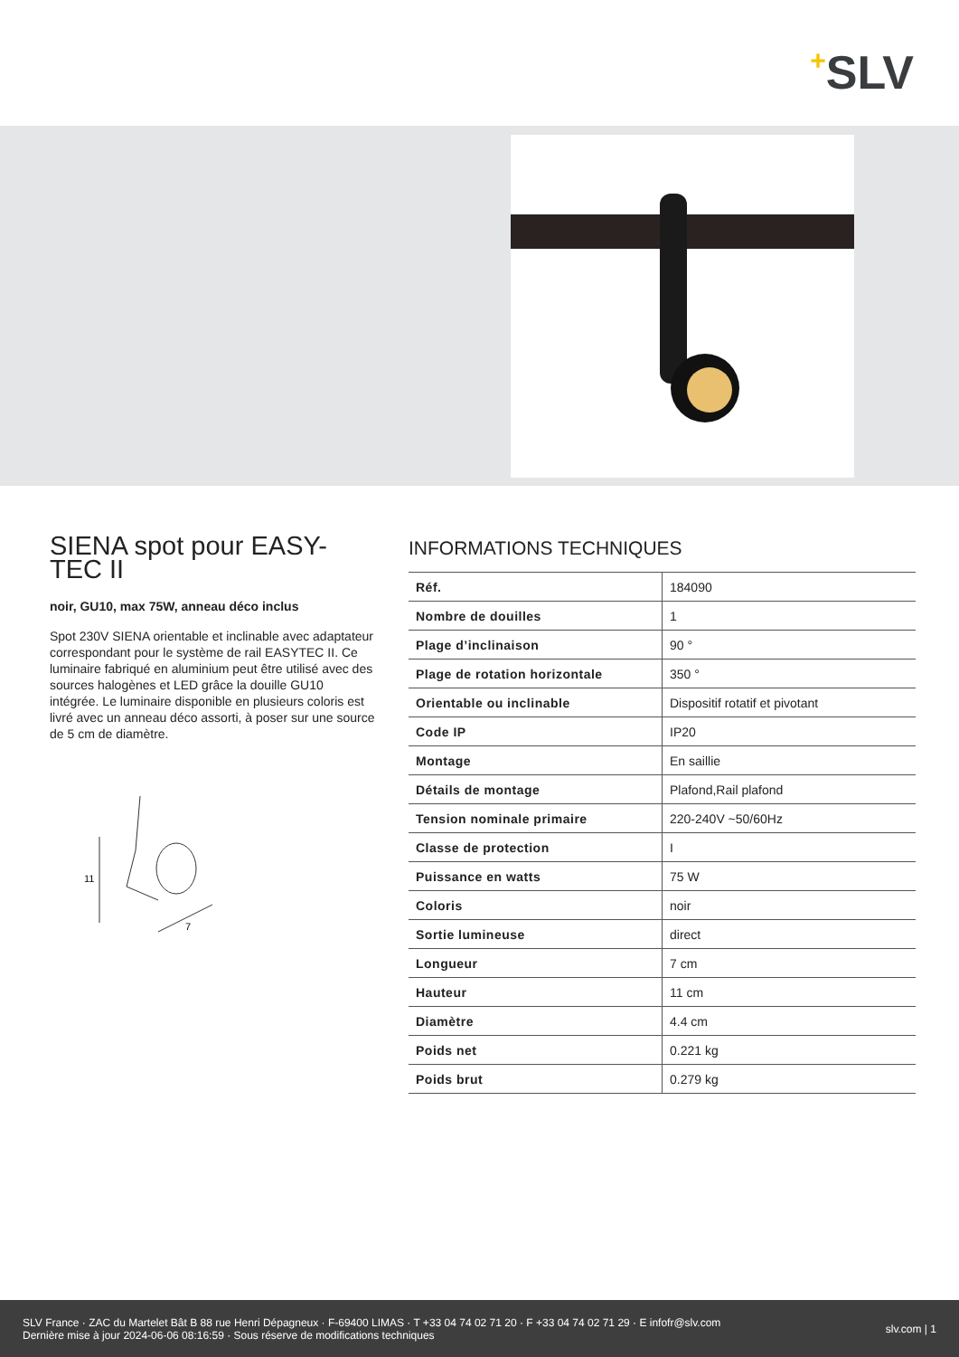+SLV
SIENA spot pour EASY-TEC II
noir, GU10, max 75W, anneau déco inclus
Spot 230V SIENA orientable et inclinable avec adaptateur correspondant pour le système de rail EASYTEC II. Ce luminaire fabriqué en aluminium peut être utilisé avec des sources halogènes et LED grâce la douille GU10 intégrée. Le luminaire disponible en plusieurs coloris est livré avec un anneau déco assorti, à poser sur une source de 5 cm de diamètre.
11
7
INFORMATIONS TECHNIQUES
| Réf. | 184090 |
| Nombre de douilles | 1 |
| Plage d’inclinaison | 90 ° |
| Plage de rotation horizontale | 350 ° |
| Orientable ou inclinable | Dispositif rotatif et pivotant |
| Code IP | IP20 |
| Montage | En saillie |
| Détails de montage | Plafond,Rail plafond |
| Tension nominale primaire | 220-240V ~50/60Hz |
| Classe de protection | I |
| Puissance en watts | 75 W |
| Coloris | noir |
| Sortie lumineuse | direct |
| Longueur | 7 cm |
| Hauteur | 11 cm |
| Diamètre | 4.4 cm |
| Poids net | 0.221 kg |
| Poids brut | 0.279 kg |
SLV France · ZAC du Martelet Bât B 88 rue Henri Dépagneux · F-69400 LIMAS · T +33 04 74 02 71 20 · F +33 04 74 02 71 29 · E infofr@slv.com
Dernière mise à jour 2024-06-06 08:16:59 · Sous réserve de modifications techniques
slv.com | 1